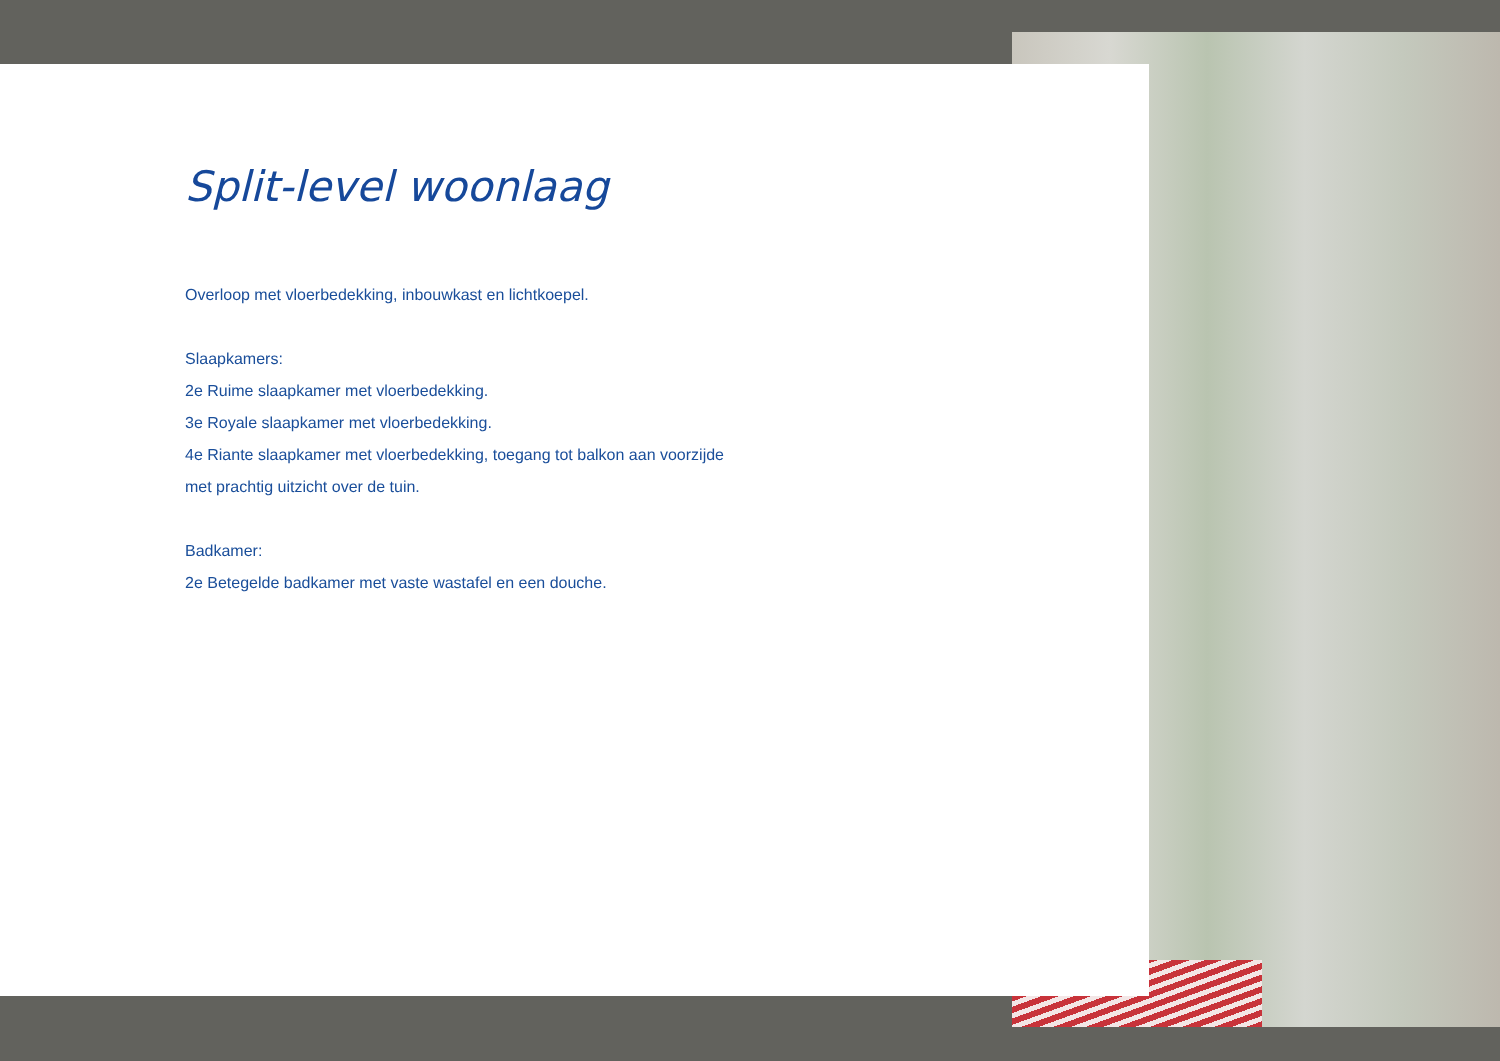Split-level woonlaag
Overloop met vloerbedekking, inbouwkast en lichtkoepel.
Slaapkamers:
2e Ruime slaapkamer met vloerbedekking.
3e Royale slaapkamer met vloerbedekking.
4e Riante slaapkamer met vloerbedekking, toegang tot balkon aan voorzijde
met prachtig uitzicht over de tuin.
Badkamer:
2e Betegelde badkamer met vaste wastafel en een douche.